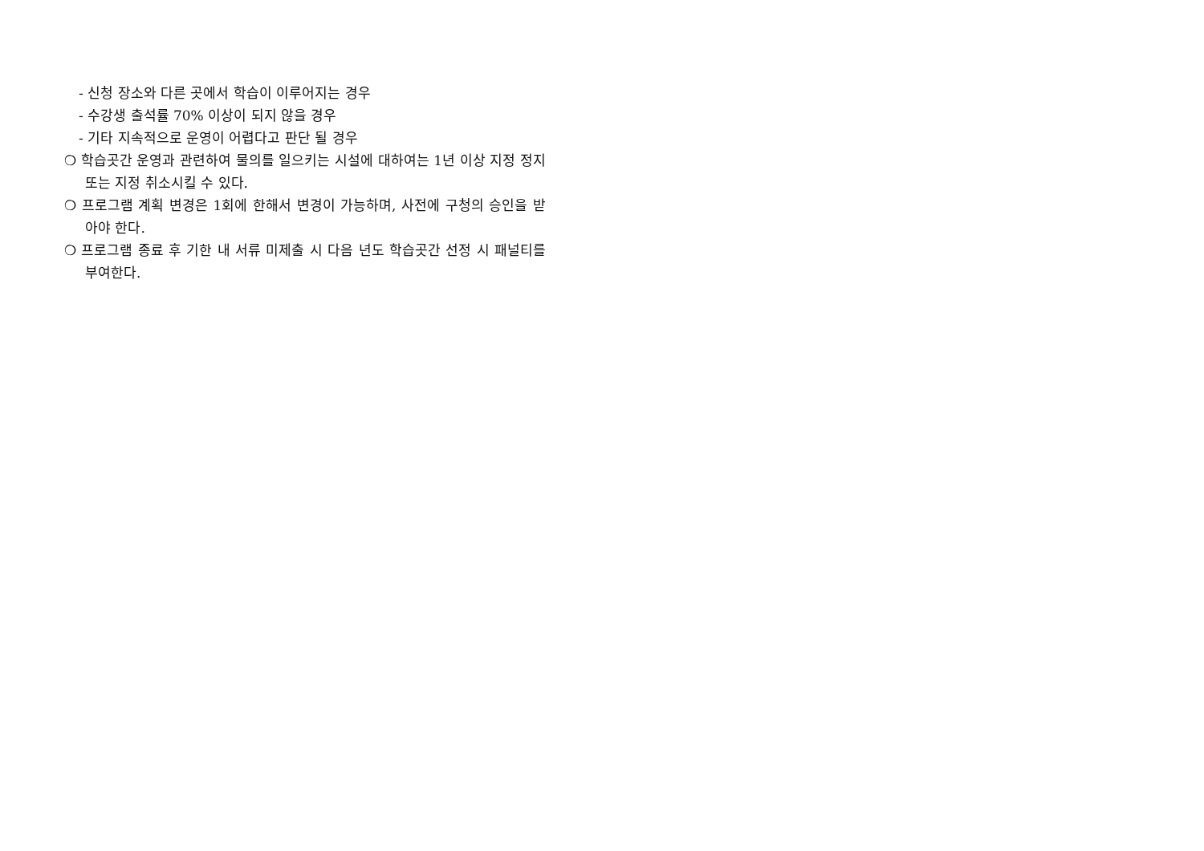- 신청 장소와 다른 곳에서 학습이 이루어지는 경우
- 수강생 출석률 70% 이상이 되지 않을 경우
- 기타 지속적으로 운영이 어렵다고 판단 될 경우
❍ 학습곳간 운영과 관련하여 물의를 일으키는 시설에 대하여는 1년 이상 지정 정지 또는 지정 취소시킬 수 있다.
❍ 프로그램 계획 변경은 1회에 한해서 변경이 가능하며, 사전에 구청의 승인을 받아야 한다.
❍ 프로그램 종료 후 기한 내 서류 미제출 시 다음 년도 학습곳간 선정 시 패널티를 부여한다.